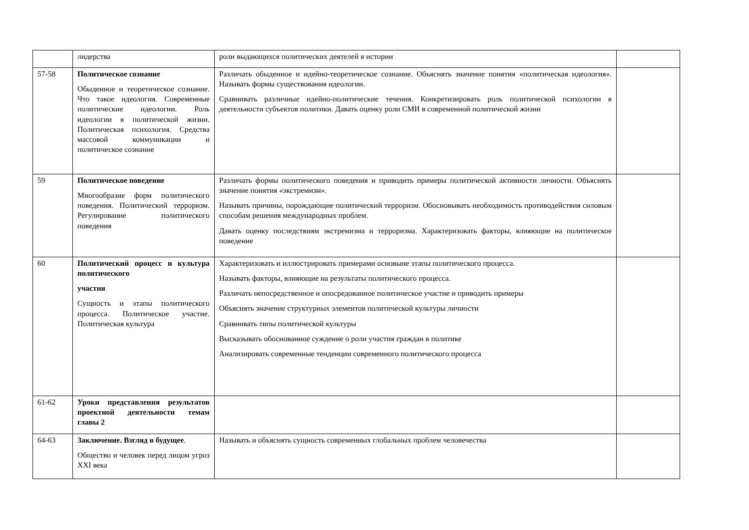| | лидерства | роли выдающихся политических деятелей в истории | |
| 57-58 | Политическое сознание Обыденное и теоретическое сознание. Что такое идеология. Современные политические идеологии. Роль идеологии в политической жизни. Политическая психология. Средства массовой коммуникации и политическое сознание | Различать обыденное и идейно-теоретическое сознание. Объяснять значение понятия «политическая идеология». Называть формы существования идеологии. Сравнивать различные идейно-политические течения. Конкретизировать роль политической психологии в деятельности субъектов политики. Давать оценку роли СМИ в современной политической жизни | |
| 59 | Политическое поведение Многообразие форм политического поведения. Политический терроризм. Регулирование политического поведения | Различать формы политического поведения и приводить примеры политической активности личности. Объяснять значение понятия «экстремизм». Называть причины, порождающие политический терроризм. Обосновывать необходимость противодействия силовым способам решения международных проблем. Давать оценку последствиям экстремизма и терроризма. Характеризовать факторы, влияющие на политическое поведение | |
| 60 | Политический процесс и культура политического участия Сущность и этапы политического процесса. Политическое участие. Политическая культура | Характеризовать и иллюстрировать примерами основыне этапы политического процесса. Называть факторы, влияющие на результаты политического процесса. Различать непосредственное и опосредованное политическое участие и приводить примеры Объяснять значение структурных элементов политической культуры личности Сравнивать типы политической культуры Высказывать обоснованное суждение о роли участия граждан в политике Анализировать современные тенденции современного политического процесса | |
| 61-62 | Уроки представления результатов проектной деятельности темам главы 2 | | |
| 64-63 | Заключение. Взгляд в будущее . Общество и человек перед лицом угроз XXI века | Называть и объяснять сущность современных глобальных проблем человечества | |